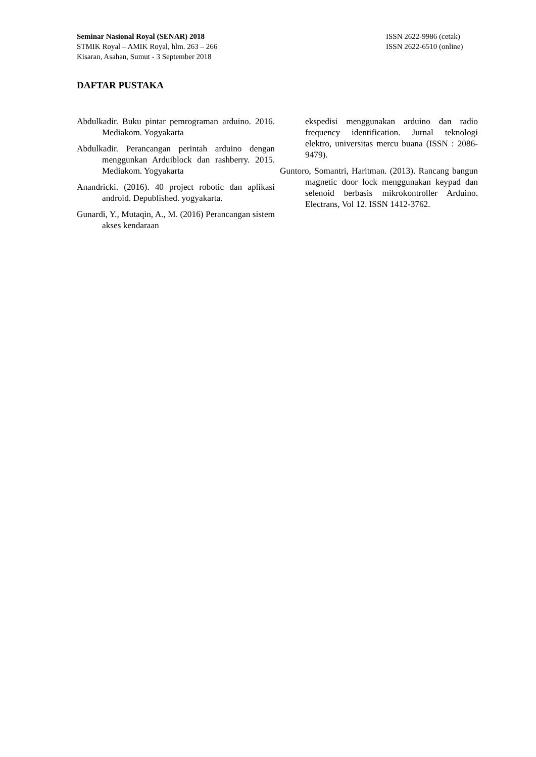Seminar Nasional Royal (SENAR) 2018
STMIK Royal – AMIK Royal, hlm. 263 – 266
Kisaran, Asahan, Sumut - 3 September 2018
ISSN 2622-9986 (cetak)
ISSN 2622-6510 (online)
DAFTAR PUSTAKA
Abdulkadir. Buku pintar pemrograman arduino. 2016. Mediakom. Yogyakarta
Abdulkadir. Perancangan perintah arduino dengan menggunkan Arduiblock dan rashberry. 2015. Mediakom. Yogyakarta
Anandricki. (2016). 40 project robotic dan aplikasi android. Depublished. yogyakarta.
Gunardi, Y., Mutaqin, A., M. (2016) Perancangan sistem akses kendaraan
ekspedisi menggunakan arduino dan radio frequency identification. Jurnal teknologi elektro, universitas mercu buana (ISSN : 2086-9479).
Guntoro, Somantri, Haritman. (2013). Rancang bangun magnetic door lock menggunakan keypad dan selenoid berbasis mikrokontroller Arduino. Electrans, Vol 12. ISSN 1412-3762.